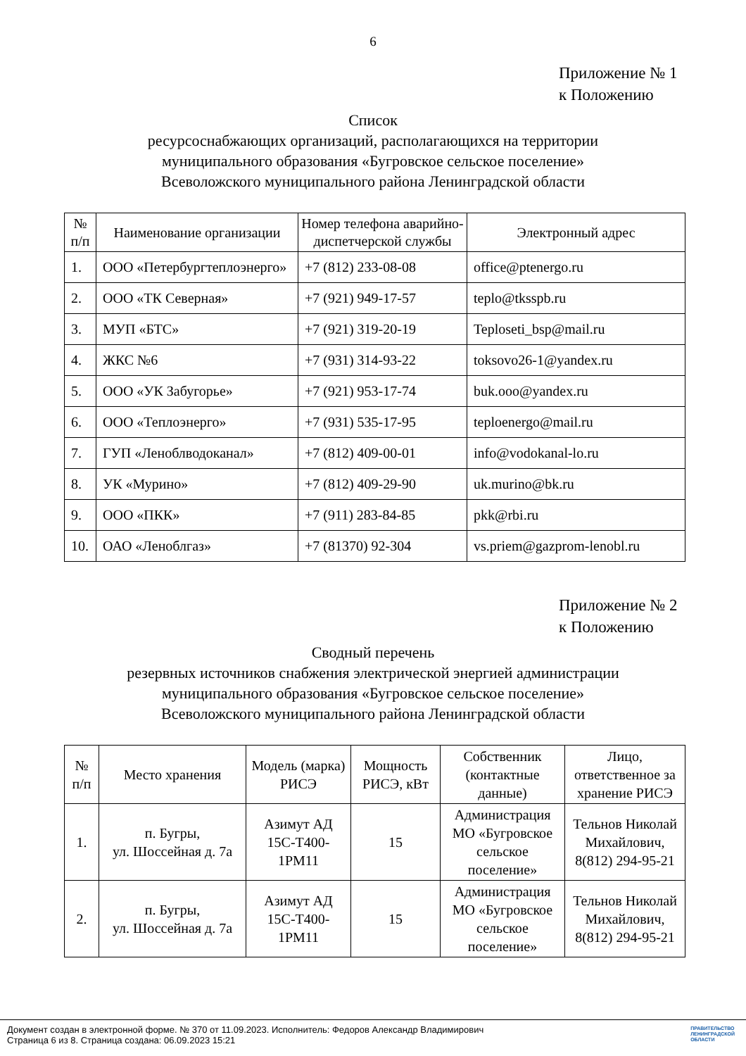6
Приложение № 1
к Положению
Список
ресурсоснабжающих организаций, располагающихся на территории
муниципального образования «Бугровское сельское поселение»
Всеволожского муниципального района Ленинградской области
| № п/п | Наименование организации | Номер телефона аварийно-диспетчерской службы | Электронный адрес |
| --- | --- | --- | --- |
| 1. | ООО «Петербургтеплоэнерго» | +7 (812) 233-08-08 | office@ptenergo.ru |
| 2. | ООО «ТК Северная» | +7 (921) 949-17-57 | teplo@tksspb.ru |
| 3. | МУП «БТС» | +7 (921) 319-20-19 | Teploseti_bsp@mail.ru |
| 4. | ЖКС №6 | +7 (931) 314-93-22 | toksovo26-1@yandex.ru |
| 5. | ООО «УК Забугорье» | +7 (921) 953-17-74 | buk.ooo@yandex.ru |
| 6. | ООО «Теплоэнерго» | +7 (931) 535-17-95 | teploenergo@mail.ru |
| 7. | ГУП «Леноблводоканал» | +7 (812) 409-00-01 | info@vodokanal-lo.ru |
| 8. | УК «Мурино» | +7 (812) 409-29-90 | uk.murino@bk.ru |
| 9. | ООО «ПКК» | +7 (911) 283-84-85 | pkk@rbi.ru |
| 10. | ОАО «Леноблгаз» | +7 (81370) 92-304 | vs.priem@gazprom-lenobl.ru |
Приложение № 2
к Положению
Сводный перечень
резервных источников снабжения электрической энергией администрации
муниципального образования «Бугровское сельское поселение»
Всеволожского муниципального района Ленинградской области
| № п/п | Место хранения | Модель (марка) РИСЭ | Мощность РИСЭ, кВт | Собственник (контактные данные) | Лицо, ответственное за хранение РИСЭ |
| --- | --- | --- | --- | --- | --- |
| 1. | п. Бугры, ул. Шоссейная д. 7а | Азимут АД 15С-Т400-1РМ11 | 15 | Администрация МО «Бугровское сельское поселение» | Тельнов Николай Михайлович, 8(812) 294-95-21 |
| 2. | п. Бугры, ул. Шоссейная д. 7а | Азимут АД 15С-Т400-1РМ11 | 15 | Администрация МО «Бугровское сельское поселение» | Тельнов Николай Михайлович, 8(812) 294-95-21 |
Документ создан в электронной форме. № 370 от 11.09.2023. Исполнитель: Федоров Александр Владимирович
Страница 6 из 8. Страница создана: 06.09.2023 15:21
ПРАВИТЕЛЬСТВО
ЛЕНИНГРАДСКОЙ
ОБЛАСТИ